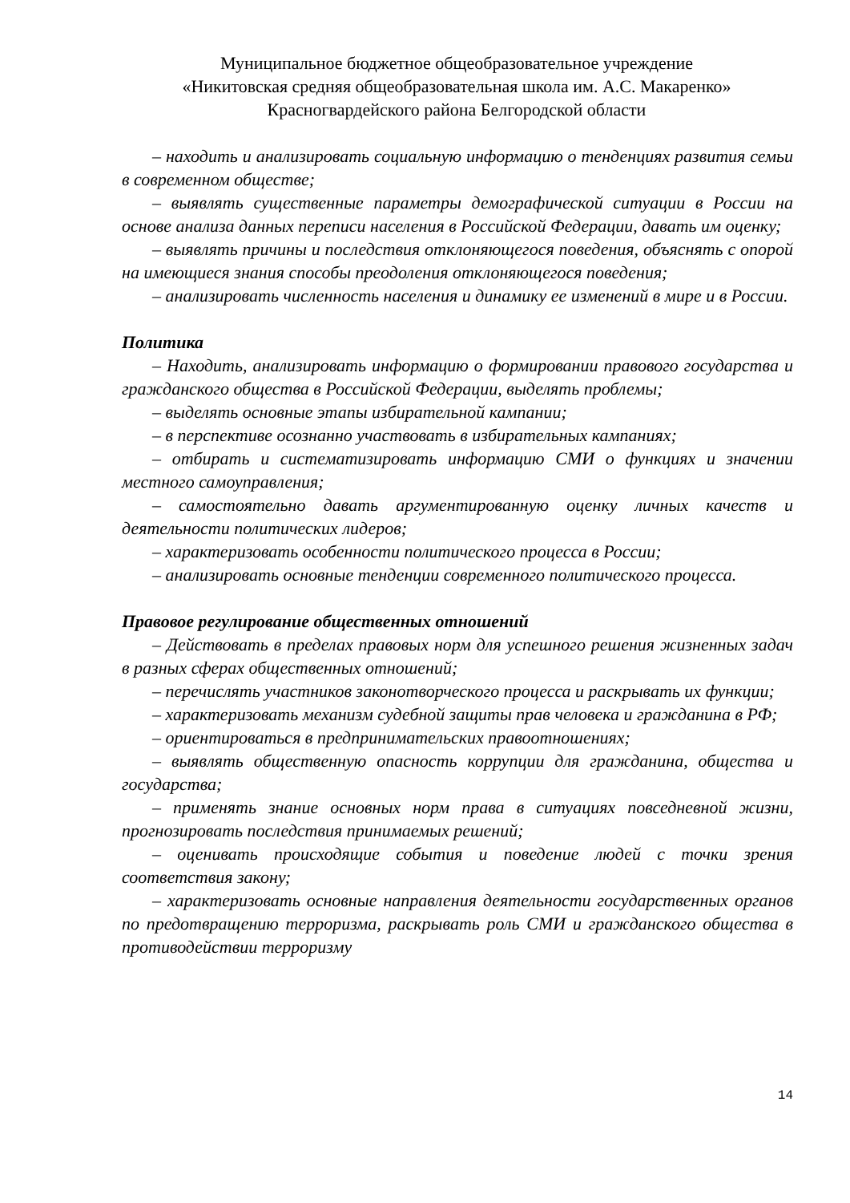Муниципальное бюджетное общеобразовательное учреждение
«Никитовская средняя общеобразовательная школа им. А.С. Макаренко»
Красногвардейского района Белгородской области
– находить и анализировать социальную информацию о тенденциях развития семьи в современном обществе;
– выявлять существенные параметры демографической ситуации в России на основе анализа данных переписи населения в Российской Федерации, давать им оценку;
– выявлять причины и последствия отклоняющегося поведения, объяснять с опорой на имеющиеся знания способы преодоления отклоняющегося поведения;
– анализировать численность населения и динамику ее изменений в мире и в России.
Политика
– Находить, анализировать информацию о формировании правового государства и гражданского общества в Российской Федерации, выделять проблемы;
– выделять основные этапы избирательной кампании;
– в перспективе осознанно участвовать в избирательных кампаниях;
– отбирать и систематизировать информацию СМИ о функциях и значении местного самоуправления;
– самостоятельно давать аргументированную оценку личных качеств и деятельности политических лидеров;
– характеризовать особенности политического процесса в России;
– анализировать основные тенденции современного политического процесса.
Правовое регулирование общественных отношений
– Действовать в пределах правовых норм для успешного решения жизненных задач в разных сферах общественных отношений;
– перечислять участников законотворческого процесса и раскрывать их функции;
– характеризовать механизм судебной защиты прав человека и гражданина в РФ;
– ориентироваться в предпринимательских правоотношениях;
– выявлять общественную опасность коррупции для гражданина, общества и государства;
– применять знание основных норм права в ситуациях повседневной жизни, прогнозировать последствия принимаемых решений;
– оценивать происходящие события и поведение людей с точки зрения соответствия закону;
– характеризовать основные направления деятельности государственных органов по предотвращению терроризма, раскрывать роль СМИ и гражданского общества в противодействии терроризму
14